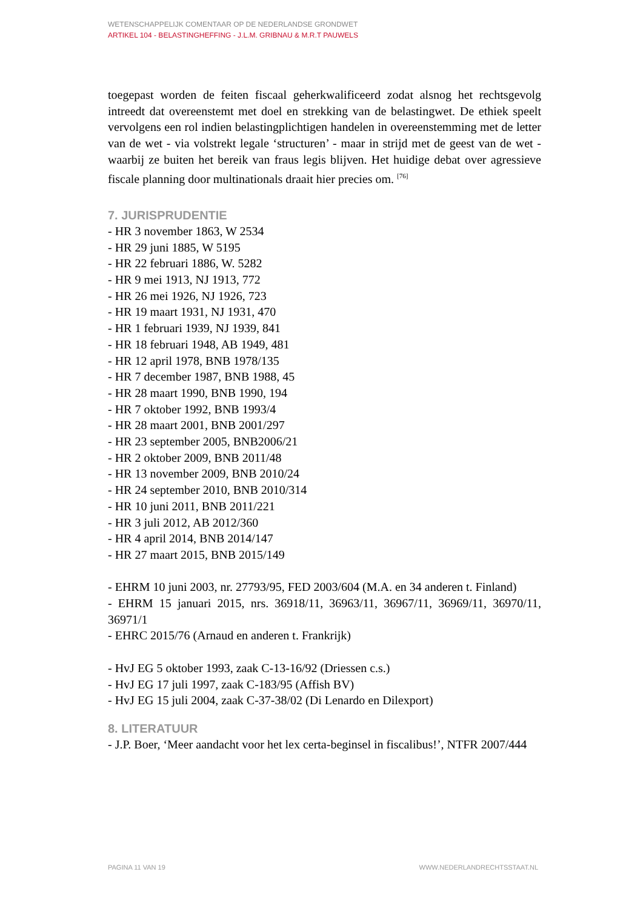WETENSCHAPPELIJK COMENTAAR OP DE NEDERLANDSE GRONDWET
ARTIKEL 104 - BELASTINGHEFFING - J.L.M. GRIBNAU & M.R.T PAUWELS
toegepast worden de feiten fiscaal geherkwalificeerd zodat alsnog het rechtsgevolg intreedt dat overeenstemt met doel en strekking van de belastingwet. De ethiek speelt vervolgens een rol indien belastingplichtigen handelen in overeenstemming met de letter van de wet - via volstrekt legale ‘structuren’ - maar in strijd met de geest van de wet - waarbij ze buiten het bereik van fraus legis blijven. Het huidige debat over agressieve fiscale planning door multinationals draait hier precies om. <sup>[76]</sup>
7. JURISPRUDENTIE
- HR 3 november 1863, W 2534
- HR 29 juni 1885, W 5195
- HR 22 februari 1886, W. 5282
- HR 9 mei 1913, NJ 1913, 772
- HR 26 mei 1926, NJ 1926, 723
- HR 19 maart 1931, NJ 1931, 470
- HR 1 februari 1939, NJ 1939, 841
- HR 18 februari 1948, AB 1949, 481
- HR 12 april 1978, BNB 1978/135
- HR 7 december 1987, BNB 1988, 45
- HR 28 maart 1990, BNB 1990, 194
- HR 7 oktober 1992, BNB 1993/4
- HR 28 maart 2001, BNB 2001/297
- HR 23 september 2005, BNB2006/21
- HR 2 oktober 2009, BNB 2011/48
- HR 13 november 2009, BNB 2010/24
- HR 24 september 2010, BNB 2010/314
- HR 10 juni 2011, BNB 2011/221
- HR 3 juli 2012, AB 2012/360
- HR 4 april 2014, BNB 2014/147
- HR 27 maart 2015, BNB 2015/149
- EHRM 10 juni 2003, nr. 27793/95, FED 2003/604 (M.A. en 34 anderen t. Finland)
- EHRM 15 januari 2015, nrs. 36918/11, 36963/11, 36967/11, 36969/11, 36970/11, 36971/1
- EHRC 2015/76 (Arnaud en anderen t. Frankrijk)
- HvJ EG 5 oktober 1993, zaak C-13-16/92 (Driessen c.s.)
- HvJ EG 17 juli 1997, zaak C-183/95 (Affish BV)
- HvJ EG 15 juli 2004, zaak C-37-38/02 (Di Lenardo en Dilexport)
8. LITERATUUR
- J.P. Boer, ‘Meer aandacht voor het lex certa-beginsel in fiscalibus!’, NTFR 2007/444
PAGINA 11 VAN 19 WWW.NEDERLANDRECHTSSTAAT.NL